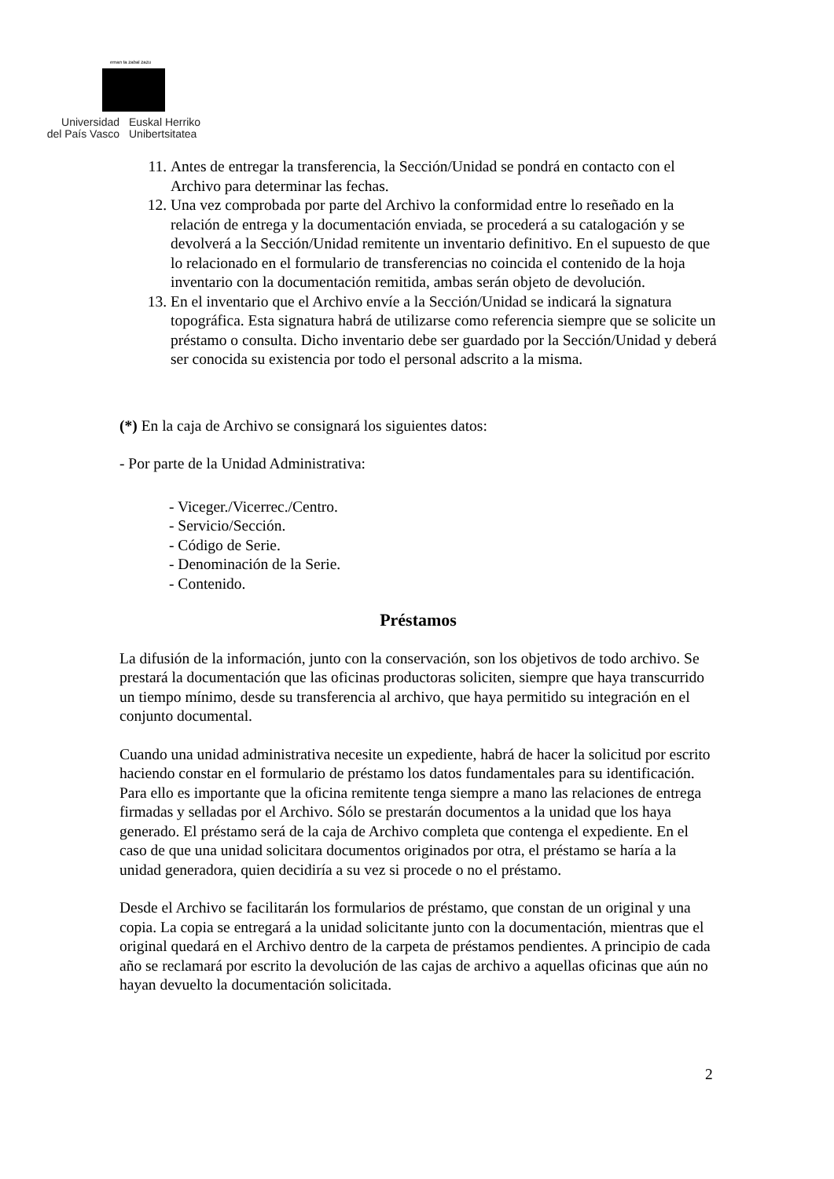eman ta zabal zazu
Universidad
del País Vasco
Euskal Herriko
Unibertsitatea
11. Antes de entregar la transferencia, la Sección/Unidad se pondrá en contacto con el Archivo para determinar las fechas.
12. Una vez comprobada por parte del Archivo la conformidad entre lo reseñado en la relación de entrega y la documentación enviada, se procederá a su catalogación y se devolverá a la Sección/Unidad remitente un inventario definitivo. En el supuesto de que lo relacionado en el formulario de transferencias no coincida el contenido de la hoja inventario con la documentación remitida, ambas serán objeto de devolución.
13. En el inventario que el Archivo envíe a la Sección/Unidad se indicará la signatura topográfica. Esta signatura habrá de utilizarse como referencia siempre que se solicite un préstamo o consulta. Dicho inventario debe ser guardado por la Sección/Unidad y deberá ser conocida su existencia por todo el personal adscrito a la misma.
(*) En la caja de Archivo se consignará los siguientes datos:
- Por parte de la Unidad Administrativa:
- Viceger./Vicerrec./Centro.
- Servicio/Sección.
- Código de Serie.
- Denominación de la Serie.
- Contenido.
Préstamos
La difusión de la información, junto con la conservación, son los objetivos de todo archivo. Se prestará la documentación que las oficinas productoras soliciten, siempre que haya transcurrido un tiempo mínimo, desde su transferencia al archivo, que haya permitido su integración en el conjunto documental.
Cuando una unidad administrativa necesite un expediente, habrá de hacer la solicitud por escrito haciendo constar en el formulario de préstamo los datos fundamentales para su identificación. Para ello es importante que la oficina remitente tenga siempre a mano las relaciones de entrega firmadas y selladas por el Archivo. Sólo se prestarán documentos a la unidad que los haya generado. El préstamo será de la caja de Archivo completa que contenga el expediente. En el caso de que una unidad solicitara documentos originados por otra, el préstamo se haría a la unidad generadora, quien decidiría a su vez si procede o no el préstamo.
Desde el Archivo se facilitarán los formularios de préstamo, que constan de un original y una copia. La copia se entregará a la unidad solicitante junto con la documentación, mientras que el original quedará en el Archivo dentro de la carpeta de préstamos pendientes. A principio de cada año se reclamará por escrito la devolución de las cajas de archivo a aquellas oficinas que aún no hayan devuelto la documentación solicitada.
2